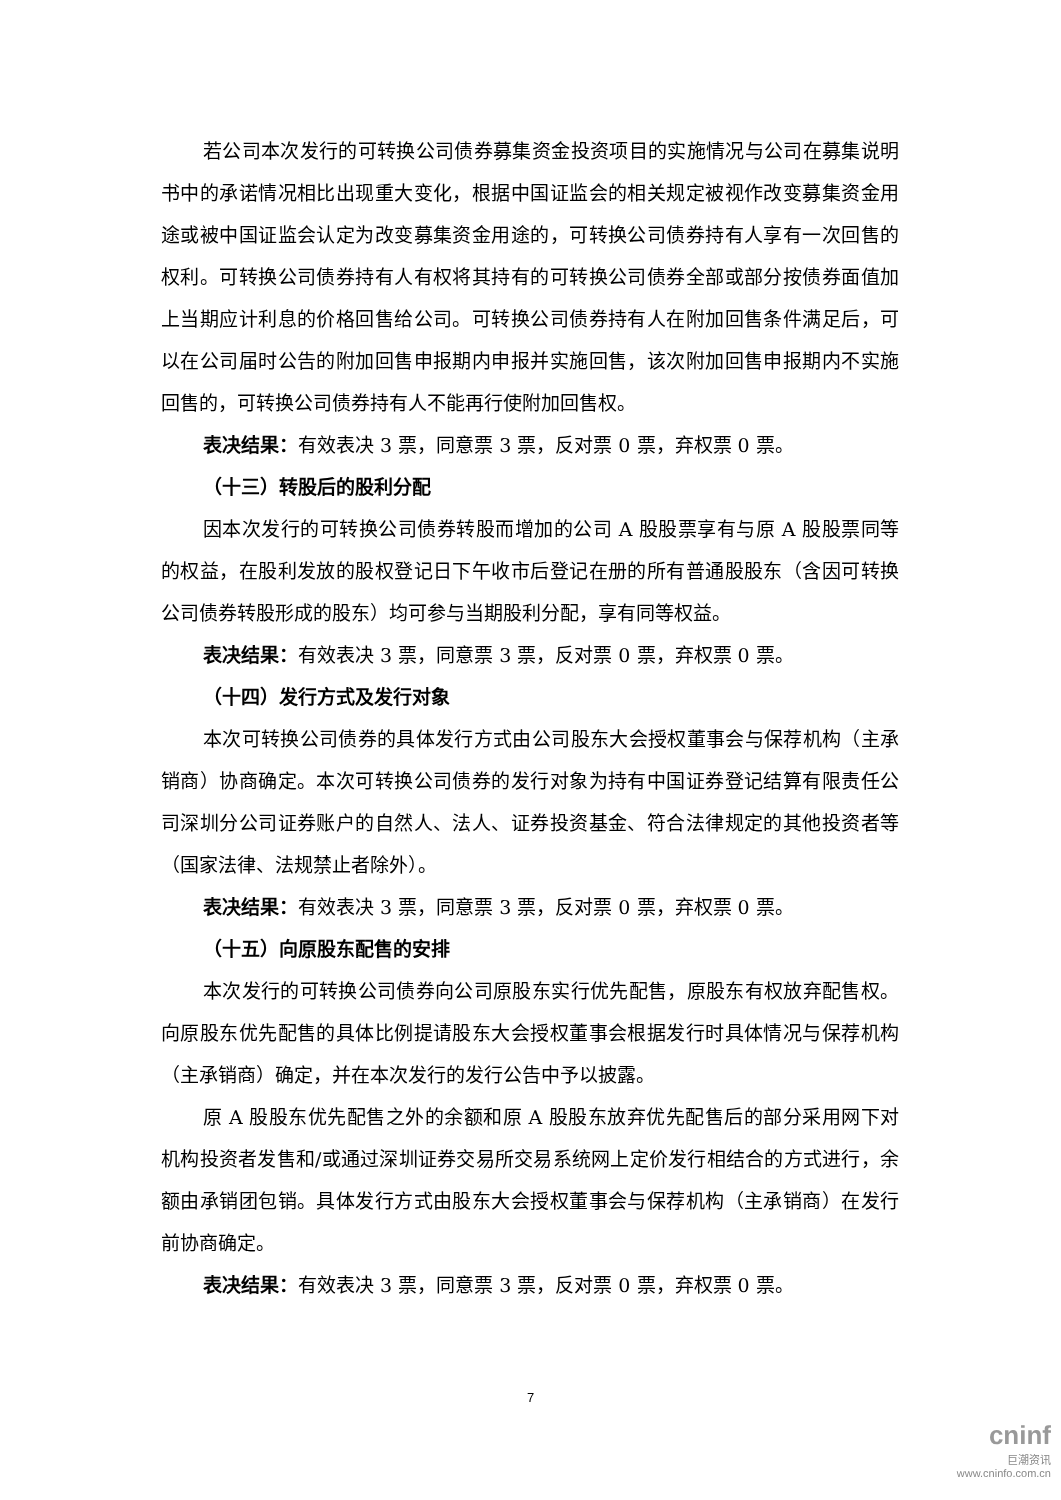若公司本次发行的可转换公司债券募集资金投资项目的实施情况与公司在募集说明书中的承诺情况相比出现重大变化，根据中国证监会的相关规定被视作改变募集资金用途或被中国证监会认定为改变募集资金用途的，可转换公司债券持有人享有一次回售的权利。可转换公司债券持有人有权将其持有的可转换公司债券全部或部分按债券面值加上当期应计利息的价格回售给公司。可转换公司债券持有人在附加回售条件满足后，可以在公司届时公告的附加回售申报期内申报并实施回售，该次附加回售申报期内不实施回售的，可转换公司债券持有人不能再行使附加回售权。
表决结果：有效表决 3 票，同意票 3 票，反对票 0 票，弃权票 0 票。
（十三）转股后的股利分配
因本次发行的可转换公司债券转股而增加的公司 A 股股票享有与原 A 股股票同等的权益，在股利发放的股权登记日下午收市后登记在册的所有普通股股东（含因可转换公司债券转股形成的股东）均可参与当期股利分配，享有同等权益。
表决结果：有效表决 3 票，同意票 3 票，反对票 0 票，弃权票 0 票。
（十四）发行方式及发行对象
本次可转换公司债券的具体发行方式由公司股东大会授权董事会与保荐机构（主承销商）协商确定。本次可转换公司债券的发行对象为持有中国证券登记结算有限责任公司深圳分公司证券账户的自然人、法人、证券投资基金、符合法律规定的其他投资者等（国家法律、法规禁止者除外）。
表决结果：有效表决 3 票，同意票 3 票，反对票 0 票，弃权票 0 票。
（十五）向原股东配售的安排
本次发行的可转换公司债券向公司原股东实行优先配售，原股东有权放弃配售权。向原股东优先配售的具体比例提请股东大会授权董事会根据发行时具体情况与保荐机构（主承销商）确定，并在本次发行的发行公告中予以披露。
原 A 股股东优先配售之外的余额和原 A 股股东放弃优先配售后的部分采用网下对机构投资者发售和/或通过深圳证券交易所交易系统网上定价发行相结合的方式进行，余额由承销团包销。具体发行方式由股东大会授权董事会与保荐机构（主承销商）在发行前协商确定。
表决结果：有效表决 3 票，同意票 3 票，反对票 0 票，弃权票 0 票。
7
cninf
巨潮资讯
www.cninfo.com.cn